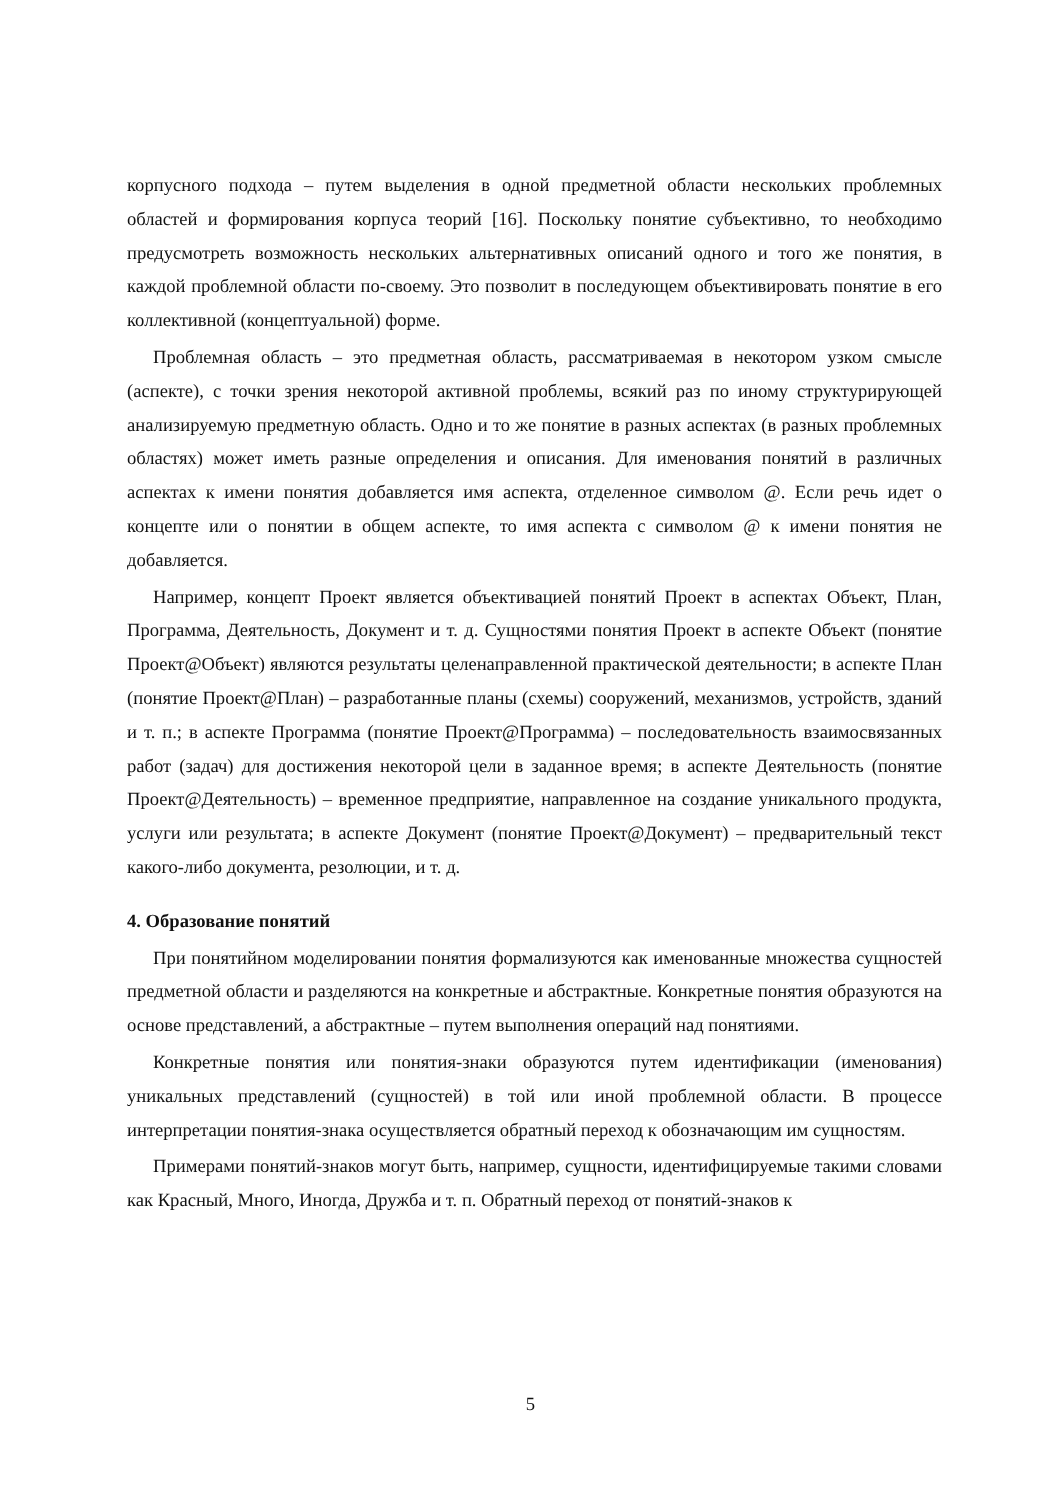корпусного подхода – путем выделения в одной предметной области нескольких проблемных областей и формирования корпуса теорий [16]. Поскольку понятие субъективно, то необходимо предусмотреть возможность нескольких альтернативных описаний одного и того же понятия, в каждой проблемной области по-своему. Это позволит в последующем объективировать понятие в его коллективной (концептуальной) форме.
Проблемная область – это предметная область, рассматриваемая в некотором узком смысле (аспекте), с точки зрения некоторой активной проблемы, всякий раз по иному структурирующей анализируемую предметную область. Одно и то же понятие в разных аспектах (в разных проблемных областях) может иметь разные определения и описания. Для именования понятий в различных аспектах к имени понятия добавляется имя аспекта, отделенное символом @. Если речь идет о концепте или о понятии в общем аспекте, то имя аспекта с символом @ к имени понятия не добавляется.
Например, концепт Проект является объективацией понятий Проект в аспектах Объект, План, Программа, Деятельность, Документ и т. д. Сущностями понятия Проект в аспекте Объект (понятие Проект@Объект) являются результаты целенаправленной практической деятельности; в аспекте План (понятие Проект@План) – разработанные планы (схемы) сооружений, механизмов, устройств, зданий и т. п.; в аспекте Программа (понятие Проект@Программа) – последовательность взаимосвязанных работ (задач) для достижения некоторой цели в заданное время; в аспекте Деятельность (понятие Проект@Деятельность) – временное предприятие, направленное на создание уникального продукта, услуги или результата; в аспекте Документ (понятие Проект@Документ) – предварительный текст какого-либо документа, резолюции, и т. д.
4. Образование понятий
При понятийном моделировании понятия формализуются как именованные множества сущностей предметной области и разделяются на конкретные и абстрактные. Конкретные понятия образуются на основе представлений, а абстрактные – путем выполнения операций над понятиями.
Конкретные понятия или понятия-знаки образуются путем идентификации (именования) уникальных представлений (сущностей) в той или иной проблемной области. В процессе интерпретации понятия-знака осуществляется обратный переход к обозначающим им сущностям.
Примерами понятий-знаков могут быть, например, сущности, идентифицируемые такими словами как Красный, Много, Иногда, Дружба и т. п. Обратный переход от понятий-знаков к
5